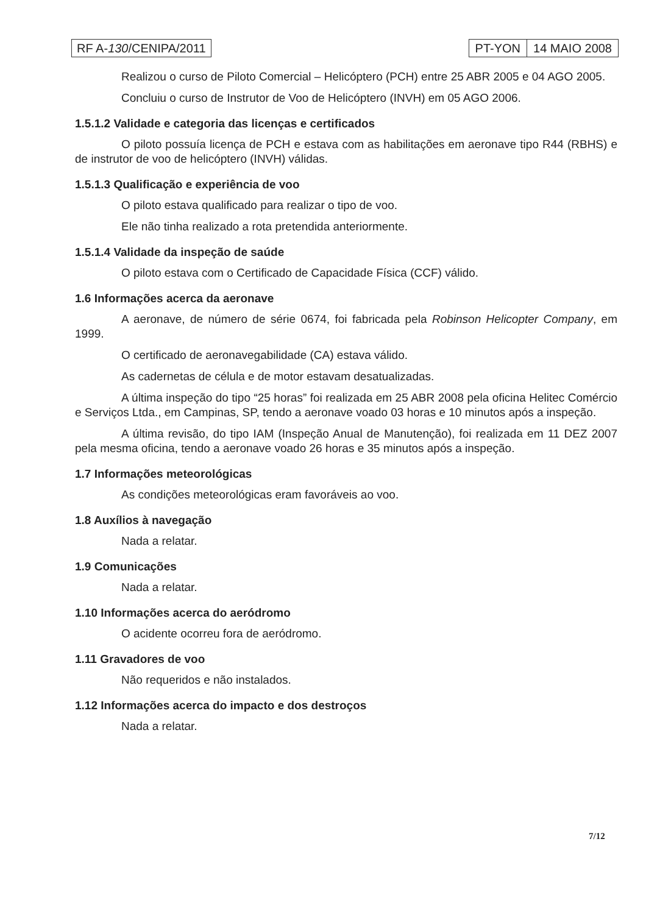RF A-130/CENIPA/2011 PT-YON 14 MAIO 2008
Realizou o curso de Piloto Comercial – Helicóptero (PCH) entre 25 ABR 2005 e 04 AGO 2005.
Concluiu o curso de Instrutor de Voo de Helicóptero (INVH) em 05 AGO 2006.
1.5.1.2 Validade e categoria das licenças e certificados
O piloto possuía licença de PCH e estava com as habilitações em aeronave tipo R44 (RBHS) e de instrutor de voo de helicóptero (INVH) válidas.
1.5.1.3 Qualificação e experiência de voo
O piloto estava qualificado para realizar o tipo de voo.
Ele não tinha realizado a rota pretendida anteriormente.
1.5.1.4 Validade da inspeção de saúde
O piloto estava com o Certificado de Capacidade Física (CCF) válido.
1.6 Informações acerca da aeronave
A aeronave, de número de série 0674, foi fabricada pela Robinson Helicopter Company, em 1999.
O certificado de aeronavegabilidade (CA) estava válido.
As cadernetas de célula e de motor estavam desatualizadas.
A última inspeção do tipo “25 horas” foi realizada em 25 ABR 2008 pela oficina Helitec Comércio e Serviços Ltda., em Campinas, SP, tendo a aeronave voado 03 horas e 10 minutos após a inspeção.
A última revisão, do tipo IAM (Inspeção Anual de Manutenção), foi realizada em 11 DEZ 2007 pela mesma oficina, tendo a aeronave voado 26 horas e 35 minutos após a inspeção.
1.7 Informações meteorológicas
As condições meteorológicas eram favoráveis ao voo.
1.8 Auxílios à navegação
Nada a relatar.
1.9 Comunicações
Nada a relatar.
1.10 Informações acerca do aeródromo
O acidente ocorreu fora de aeródromo.
1.11 Gravadores de voo
Não requeridos e não instalados.
1.12 Informações acerca do impacto e dos destroços
Nada a relatar.
7/12